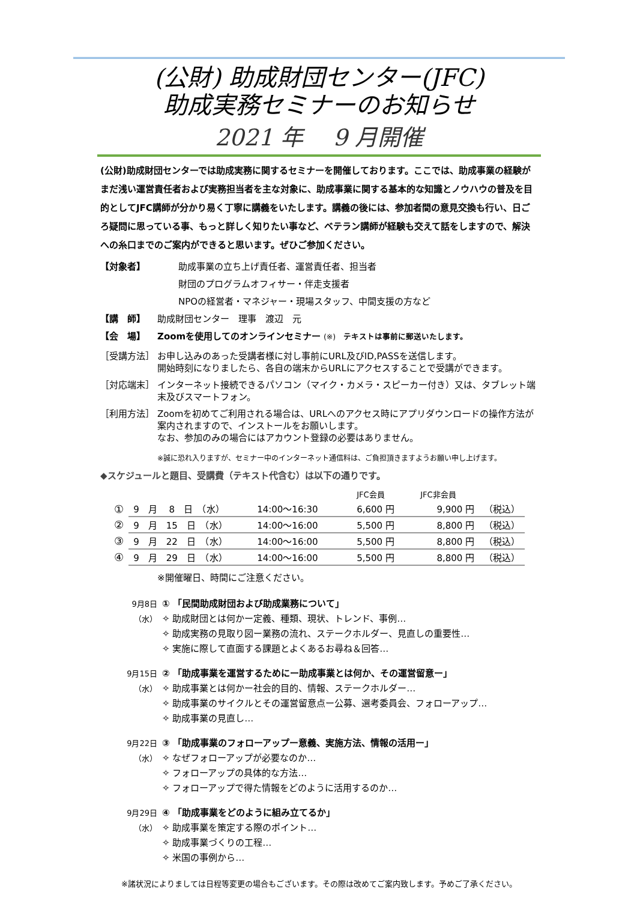(公財) 助成財団センター(JFC)
助成実務セミナーのお知らせ
2021 年　 9 月開催
(公財)助成財団センターでは助成実務に関するセミナーを開催しております。ここでは、助成事業の経験がまだ浅い運営責任者および実務担当者を主な対象に、助成事業に関する基本的な知識とノウハウの普及を目的としてJFC講師が分かり易く丁寧に講義をいたします。講義の後には、参加者間の意見交換も行い、日ごろ疑問に思っている事、もっと詳しく知りたい事など、ベテラン講師が経験も交えて話をしますので、解決への糸口までのご案内ができると思います。ぜひご参加ください。
【対象者】 助成事業の立ち上げ責任者、運営責任者、担当者
財団のプログラムオフィサー・伴走支援者
NPOの経営者・マネジャー・現場スタッフ、中間支援の方など
【講　師】 助成財団センター　理事　渡辺　元
【会　場】 Zoomを使用してのオンラインセミナー (※)　テキストは事前に郵送いたします。
［受講方法］ お申し込みのあった受講者様に対し事前にURL及びID,PASSを送信します。
開始時刻になりましたら、各自の端末からURLにアクセスすることで受講ができます。
［対応端末］ インターネット接続できるパソコン（マイク・カメラ・スピーカー付き）又は、タブレット端末及びスマートフォン。
［利用方法］ Zoomを初めてご利用される場合は、URLへのアクセス時にアプリダウンロードの操作方法が案内されますので、インストールをお願いします。
なお、参加のみの場合にはアカウント登録の必要はありません。
※誠に恐れ入りますが、セミナー中のインターネット通信料は、ご負担頂きますようお願い申し上げます。
◆スケジュールと題目、受講費（テキスト代含む）は以下の通りです。
| | | | JFC会員 | JFC非会員 | |
| ① | 9 月 8 日 （水） | 14:00～16:30 | 6,600 円 | 9,900 円 | （税込） |
| ② | 9 月 15 日 （水） | 14:00～16:00 | 5,500 円 | 8,800 円 | （税込） |
| ③ | 9 月 22 日 （水） | 14:00～16:00 | 5,500 円 | 8,800 円 | （税込） |
| ④ | 9 月 29 日 （水） | 14:00～16:00 | 5,500 円 | 8,800 円 | （税込） |
※開催曜日、時間にご注意ください。
9月8日 ① 「民間助成財団および助成業務について」
（水） ✧ 助成財団とは何かー定義、種類、現状、トレンド、事例…
✧ 助成実務の見取り図ー業務の流れ、ステークホルダー、見直しの重要性…
✧ 実施に際して直面する課題とよくあるお尋ね＆回答…
9月15日 ② 「助成事業を運営するためにー助成事業とは何か、その運営留意ー」
（水） ✧ 助成事業とは何かー社会的目的、情報、ステークホルダー…
✧ 助成事業のサイクルとその運営留意点ー公募、選考委員会、フォローアップ…
✧ 助成事業の見直し…
9月22日 ③ 「助成事業のフォローアップー意義、実施方法、情報の活用ー」
（水） ✧ なぜフォローアップが必要なのか…
✧ フォローアップの具体的な方法…
✧ フォローアップで得た情報をどのように活用するのか…
9月29日 ④ 「助成事業をどのように組み立てるか」
（水） ✧ 助成事業を策定する際のポイント…
✧ 助成事業づくりの工程…
✧ 米国の事例から…
※諸状況によりましては日程等変更の場合もございます。その際は改めてご案内致します。予めご了承ください。